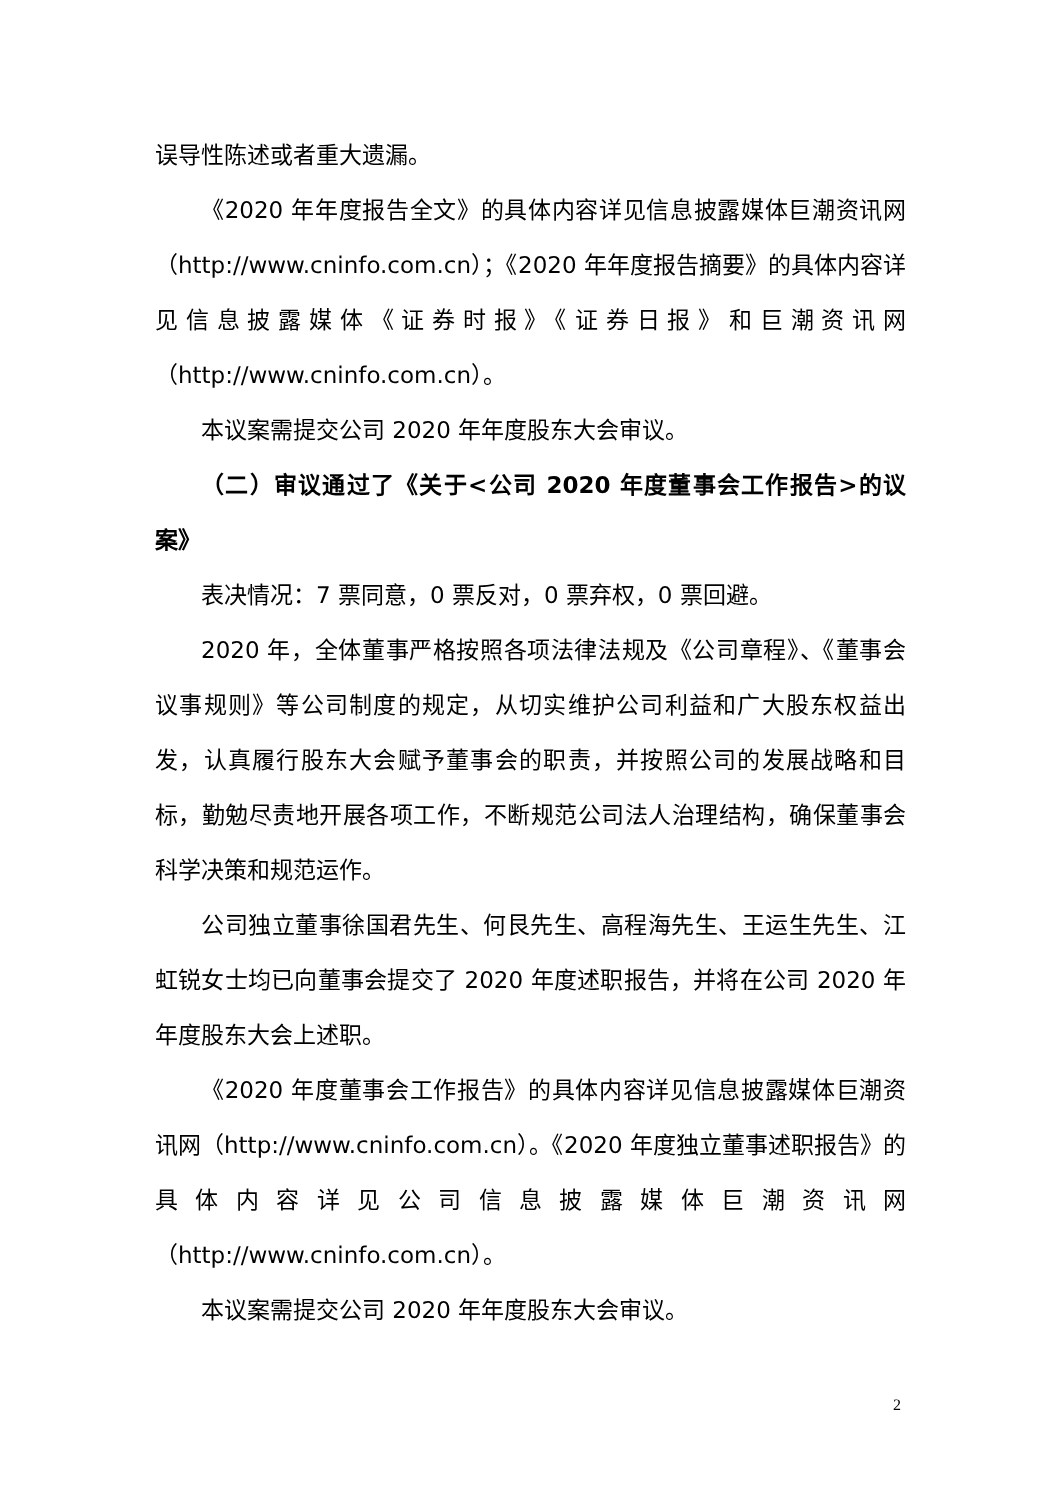误导性陈述或者重大遗漏。
《2020 年年度报告全文》的具体内容详见信息披露媒体巨潮资讯网（http://www.cninfo.com.cn）；《2020 年年度报告摘要》的具体内容详见信息披露媒体《证券时报》《证券日报》和巨潮资讯网（http://www.cninfo.com.cn）。
本议案需提交公司 2020 年年度股东大会审议。
（二）审议通过了《关于<公司 2020 年度董事会工作报告>的议案》
表决情况：7 票同意，0 票反对，0 票弃权，0 票回避。
2020 年，全体董事严格按照各项法律法规及《公司章程》、《董事会议事规则》等公司制度的规定，从切实维护公司利益和广大股东权益出发，认真履行股东大会赋予董事会的职责，并按照公司的发展战略和目标，勤勉尽责地开展各项工作，不断规范公司法人治理结构，确保董事会科学决策和规范运作。
公司独立董事徐国君先生、何艮先生、高程海先生、王运生先生、江虹锐女士均已向董事会提交了 2020 年度述职报告，并将在公司 2020 年年度股东大会上述职。
《2020 年度董事会工作报告》的具体内容详见信息披露媒体巨潮资讯网（http://www.cninfo.com.cn）。《2020 年度独立董事述职报告》的具体内容详见公司信息披露媒体巨潮资讯网（http://www.cninfo.com.cn）。
本议案需提交公司 2020 年年度股东大会审议。
2